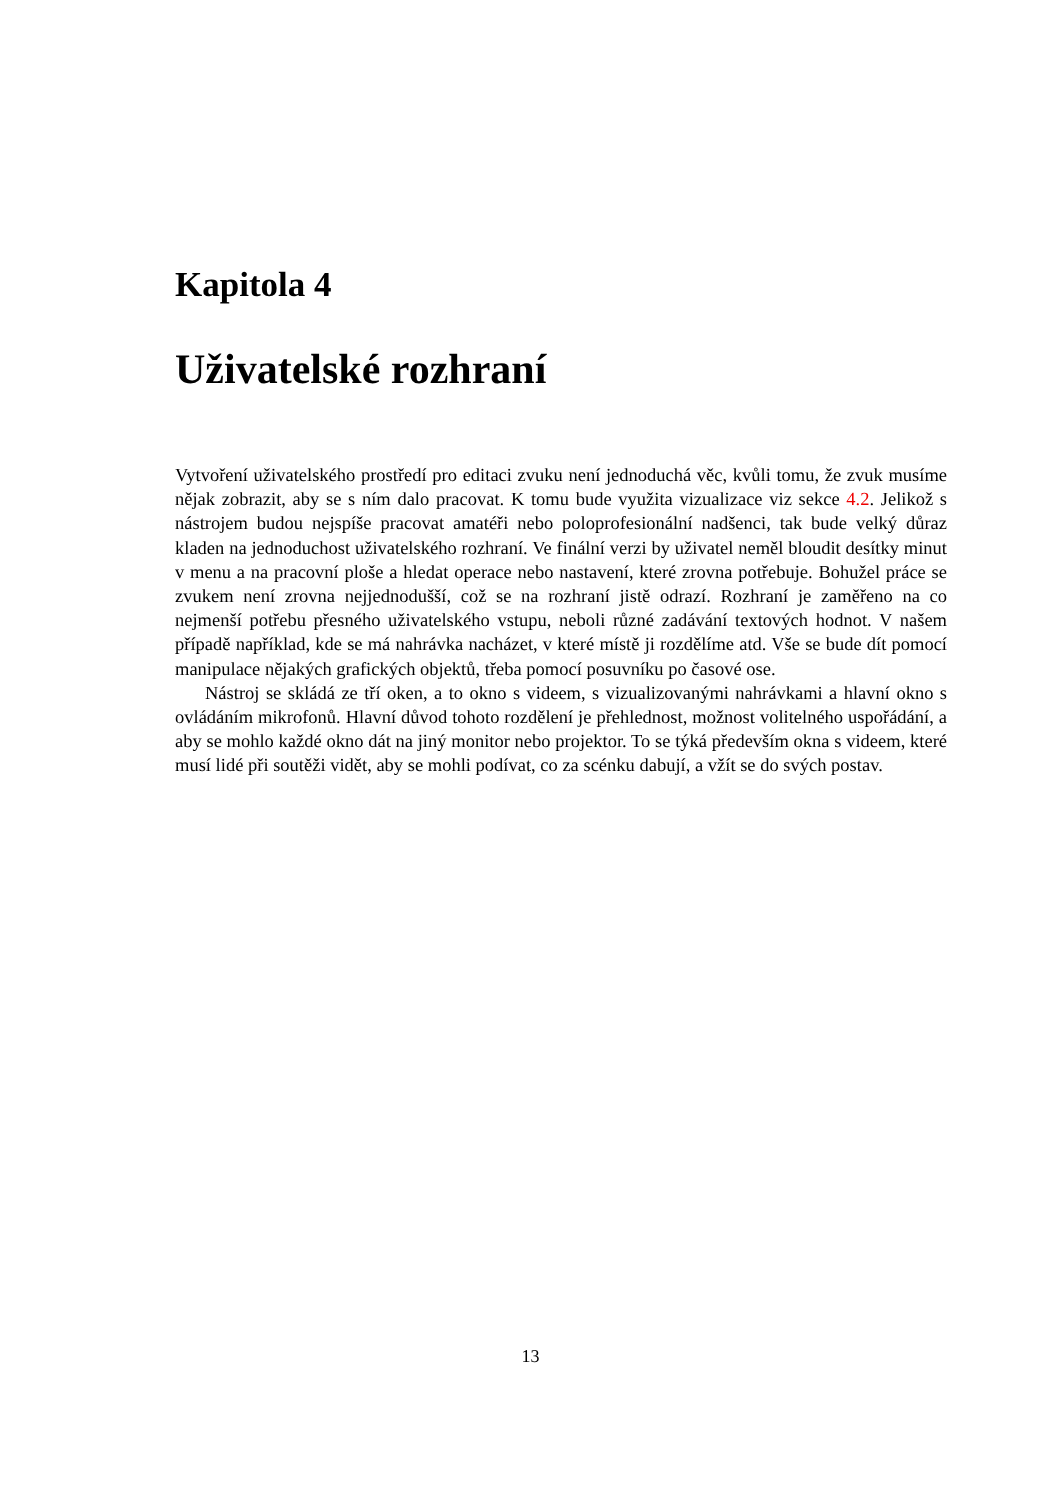Kapitola 4
Uživatelské rozhraní
Vytvoření uživatelského prostředí pro editaci zvuku není jednoduchá věc, kvůli tomu, že zvuk musíme nějak zobrazit, aby se s ním dalo pracovat. K tomu bude využita vizualizace viz sekce 4.2. Jelikož s nástrojem budou nejspíše pracovat amatéři nebo poloprofesionální nadšenci, tak bude velký důraz kladen na jednoduchost uživatelského rozhraní. Ve finální verzi by uživatel neměl bloudit desítky minut v menu a na pracovní ploše a hledat operace nebo nastavení, které zrovna potřebuje. Bohužel práce se zvukem není zrovna nejjednodušší, což se na rozhraní jistě odrazí. Rozhraní je zaměřeno na co nejmenší potřebu přesného uživatelského vstupu, neboli různé zadávání textových hodnot. V našem případě například, kde se má nahrávka nacházet, v které místě ji rozdělíme atd. Vše se bude dít pomocí manipulace nějakých grafických objektů, třeba pomocí posuvníku po časové ose.
Nástroj se skládá ze tří oken, a to okno s videem, s vizualizovanými nahrávkami a hlavní okno s ovládáním mikrofonů. Hlavní důvod tohoto rozdělení je přehlednost, možnost volitelného uspořádání, a aby se mohlo každé okno dát na jiný monitor nebo projektor. To se týká především okna s videem, které musí lidé při soutěži vidět, aby se mohli podívat, co za scénku dabují, a vžít se do svých postav.
13